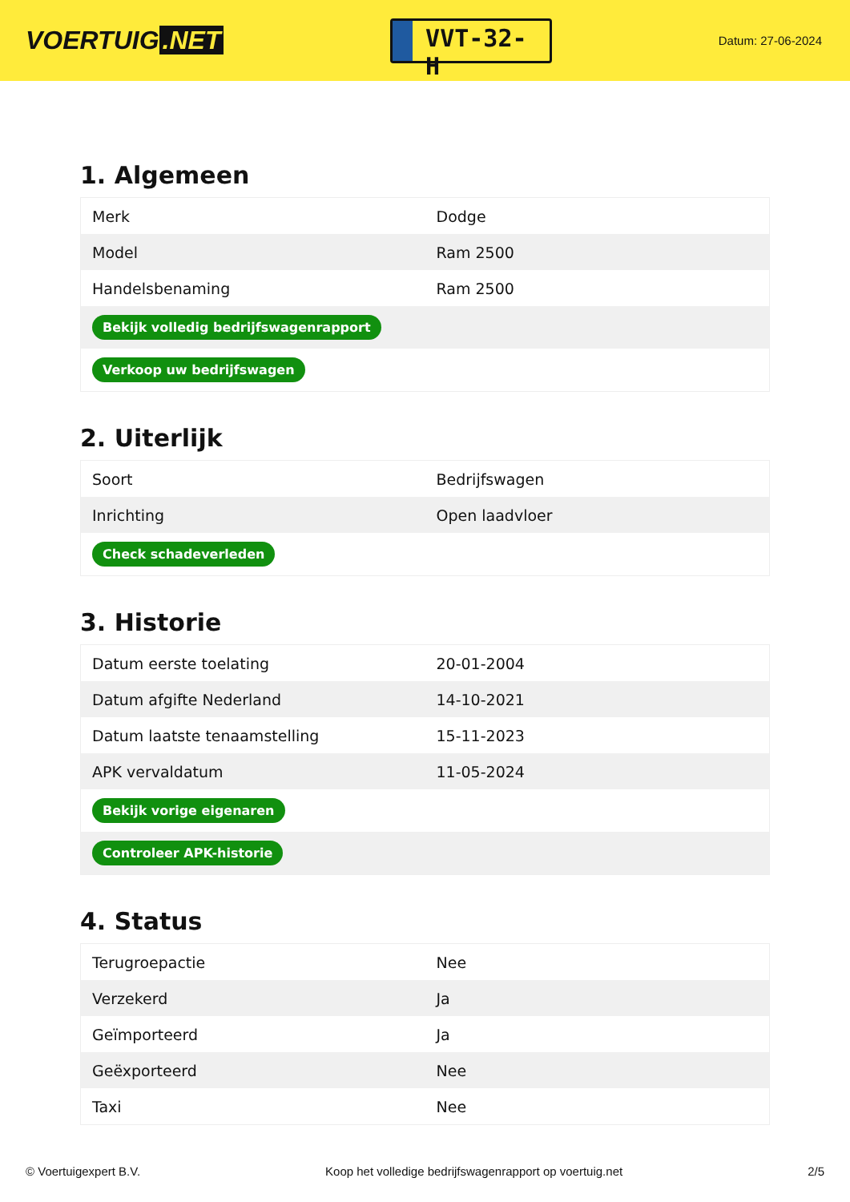VOERTUIG.NET
VVT-32-H
Datum: 27-06-2024
1. Algemeen
| Merk | Dodge |
| Model | Ram 2500 |
| Handelsbenaming | Ram 2500 |
| Bekijk volledig bedrijfswagenrapport | |
| Verkoop uw bedrijfswagen | |
2. Uiterlijk
| Soort | Bedrijfswagen |
| Inrichting | Open laadvloer |
| Check schadeverleden | |
3. Historie
| Datum eerste toelating | 20-01-2004 |
| Datum afgifte Nederland | 14-10-2021 |
| Datum laatste tenaamstelling | 15-11-2023 |
| APK vervaldatum | 11-05-2024 |
| Bekijk vorige eigenaren | |
| Controleer APK-historie | |
4. Status
| Terugroepactie | Nee |
| Verzekerd | Ja |
| Geïmporteerd | Ja |
| Geëxporteerd | Nee |
| Taxi | Nee |
© Voertuigexpert B.V. Koop het volledige bedrijfswagenrapport op voertuig.net 2/5